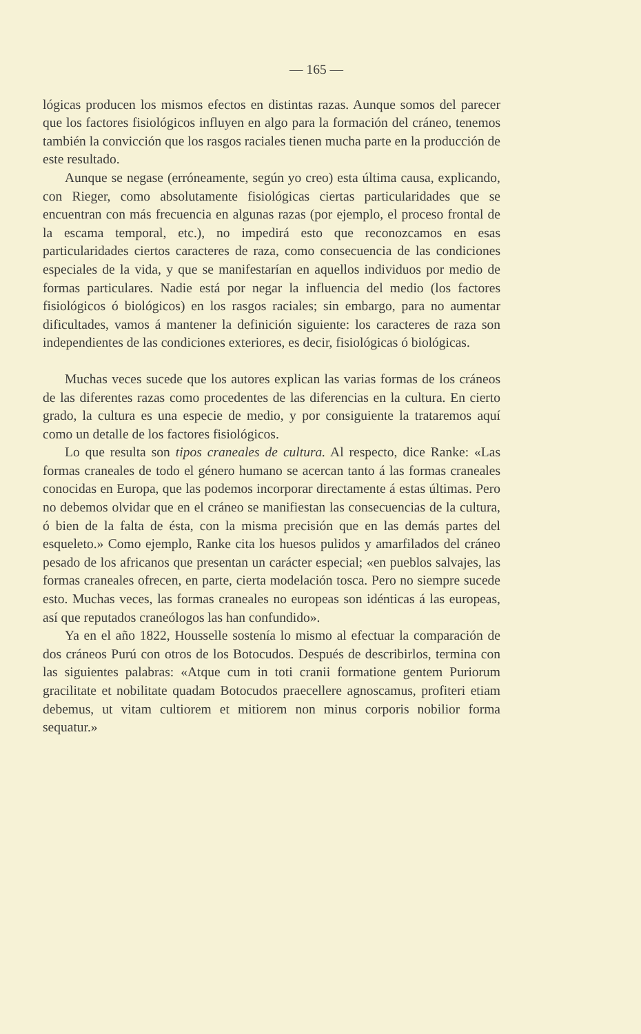— 165 —
lógicas producen los mismos efectos en distintas razas. Aunque somos del parecer que los factores fisiológicos influyen en algo para la formación del cráneo, tenemos también la convicción que los rasgos raciales tienen mucha parte en la producción de este resultado.
Aunque se negase (erróneamente, según yo creo) esta última causa, explicando, con Rieger, como absolutamente fisiológicas ciertas particularidades que se encuentran con más frecuencia en algunas razas (por ejemplo, el proceso frontal de la escama temporal, etc.), no impedirá esto que reconozcamos en esas particularidades ciertos caracteres de raza, como consecuencia de las condiciones especiales de la vida, y que se manifestarían en aquellos individuos por medio de formas particulares. Nadie está por negar la influencia del medio (los factores fisiológicos ó biológicos) en los rasgos raciales; sin embargo, para no aumentar dificultades, vamos á mantener la definición siguiente: los caracteres de raza son independientes de las condiciones exteriores, es decir, fisiológicas ó biológicas.
Muchas veces sucede que los autores explican las varias formas de los cráneos de las diferentes razas como procedentes de las diferencias en la cultura. En cierto grado, la cultura es una especie de medio, y por consiguiente la trataremos aquí como un detalle de los factores fisiológicos.
Lo que resulta son tipos craneales de cultura. Al respecto, dice Ranke: «Las formas craneales de todo el género humano se acercan tanto á las formas craneales conocidas en Europa, que las podemos incorporar directamente á estas últimas. Pero no debemos olvidar que en el cráneo se manifiestan las consecuencias de la cultura, ó bien de la falta de ésta, con la misma precisión que en las demás partes del esqueleto.» Como ejemplo, Ranke cita los huesos pulidos y amarfilados del cráneo pesado de los africanos que presentan un carácter especial; «en pueblos salvajes, las formas craneales ofrecen, en parte, cierta modelación tosca. Pero no siempre sucede esto. Muchas veces, las formas craneales no europeas son idénticas á las europeas, así que reputados craneólogos las han confundido».
Ya en el año 1822, Housselle sostenía lo mismo al efectuar la comparación de dos cráneos Purú con otros de los Botocudos. Después de describirlos, termina con las siguientes palabras: «Atque cum in toti cranii formatione gentem Puriorum gracilitate et nobilitate quadam Botocudos praecellere agnoscamus, profiteri etiam debemus, ut vitam cultiorem et mitiorem non minus corporis nobilior forma sequatur.»